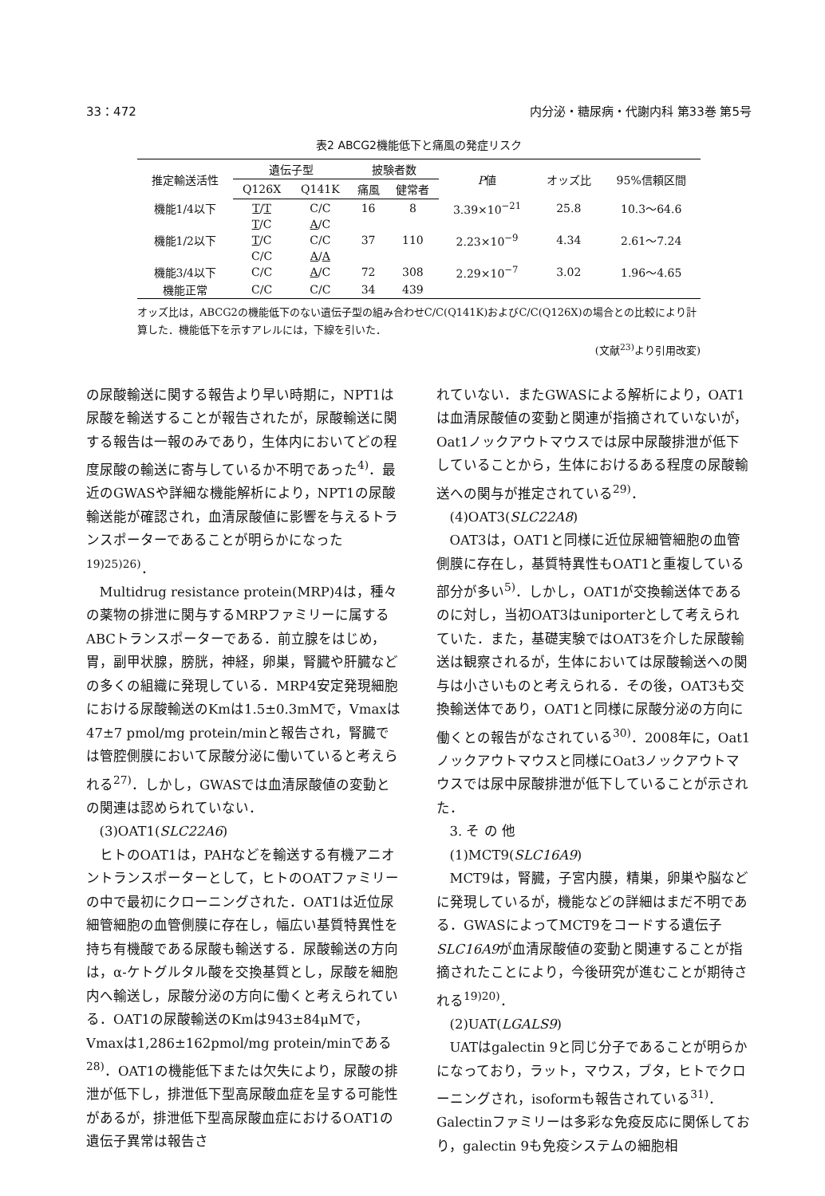33：472 内分泌・糖尿病・代謝内科 第33巻 第5号
表2 ABCG2機能低下と痛風の発症リスク
| 推定輸送活性 | 遺伝子型 | | 披験者数 | | P 値 | オッズ比 | 95%信頼区間 |
| --- | --- | --- | --- | --- | --- | --- | --- |
| | Q126X | Q141K | 痛風 | 健常者 | | | |
| 機能1/4以下 | T / T | C/C | 16 | 8 | 3.39×10<sup>−21</sup> | 25.8 | 10.3～64.6 |
| | T /C | A /C | | | | | |
| 機能1/2以下 | T /C | C/C | 37 | 110 | 2.23×10<sup>−9</sup> | 4.34 | 2.61～7.24 |
| | C/C | A / A | | | | | |
| 機能3/4以下 | C/C | A /C | 72 | 308 | 2.29×10<sup>−7</sup> | 3.02 | 1.96～4.65 |
| 機能正常 | C/C | C/C | 34 | 439 | | | |
オッズ比は，ABCG2の機能低下のない遺伝子型の組み合わせC/C(Q141K)およびC/C(Q126X)の場合との比較により計算した．機能低下を示すアレルには，下線を引いた．
(文献<sup>23)</sup>より引用改変)
の尿酸輸送に関する報告より早い時期に，NPT1は尿酸を輸送することが報告されたが，尿酸輸送に関する報告は一報のみであり，生体内においてどの程度尿酸の輸送に寄与しているか不明であった<sup>4)</sup>．最近のGWASや詳細な機能解析により，NPT1の尿酸輸送能が確認され，血清尿酸値に影響を与えるトランスポーターであることが明らかになった<sup>19)25)26)</sup>．
Multidrug resistance protein(MRP)4は，種々の薬物の排泄に関与するMRPファミリーに属するABCトランスポーターである．前立腺をはじめ，胃，副甲状腺，膀胱，神経，卵巣，腎臓や肝臓などの多くの組織に発現している．MRP4安定発現細胞における尿酸輸送のKmは1.5±0.3mMで，Vmaxは47±7 pmol/mg protein/minと報告され，腎臓では管腔側膜において尿酸分泌に働いていると考えられる<sup>27)</sup>．しかし，GWASでは血清尿酸値の変動との関連は認められていない．
(3)OAT1(SLC22A6)
ヒトのOAT1は，PAHなどを輸送する有機アニオントランスポーターとして，ヒトのOATファミリーの中で最初にクローニングされた．OAT1は近位尿細管細胞の血管側膜に存在し，幅広い基質特異性を持ち有機酸である尿酸も輸送する．尿酸輸送の方向は，α-ケトグルタル酸を交換基質とし，尿酸を細胞内へ輸送し，尿酸分泌の方向に働くと考えられている．OAT1の尿酸輸送のKmは943±84μMで，Vmaxは1,286±162pmol/mg protein/minである<sup>28)</sup>．OAT1の機能低下または欠失により，尿酸の排泄が低下し，排泄低下型高尿酸血症を呈する可能性があるが，排泄低下型高尿酸血症におけるOAT1の遺伝子異常は報告さ
れていない．またGWASによる解析により，OAT1は血清尿酸値の変動と関連が指摘されていないが，Oat1ノックアウトマウスでは尿中尿酸排泄が低下していることから，生体におけるある程度の尿酸輸送への関与が推定されている<sup>29)</sup>．
(4)OAT3(SLC22A8)
OAT3は，OAT1と同様に近位尿細管細胞の血管側膜に存在し，基質特異性もOAT1と重複している部分が多い<sup>5)</sup>．しかし，OAT1が交換輸送体であるのに対し，当初OAT3はuniporterとして考えられていた．また，基礎実験ではOAT3を介した尿酸輸送は観察されるが，生体においては尿酸輸送への関与は小さいものと考えられる．その後，OAT3も交換輸送体であり，OAT1と同様に尿酸分泌の方向に働くとの報告がなされている<sup>30)</sup>．2008年に，Oat1ノックアウトマウスと同様にOat3ノックアウトマウスでは尿中尿酸排泄が低下していることが示された．
3. そ の 他
(1)MCT9(SLC16A9)
MCT9は，腎臓，子宮内膜，精巣，卵巣や脳などに発現しているが，機能などの詳細はまだ不明である．GWASによってMCT9をコードする遺伝子SLC16A9が血清尿酸値の変動と関連することが指摘されたことにより，今後研究が進むことが期待される<sup>19)20)</sup>．
(2)UAT(LGALS9)
UATはgalectin 9と同じ分子であることが明らかになっており，ラット，マウス，ブタ，ヒトでクローニングされ，isoformも報告されている<sup>31)</sup>．Galectinファミリーは多彩な免疫反応に関係しており，galectin 9も免疫システムの細胞相